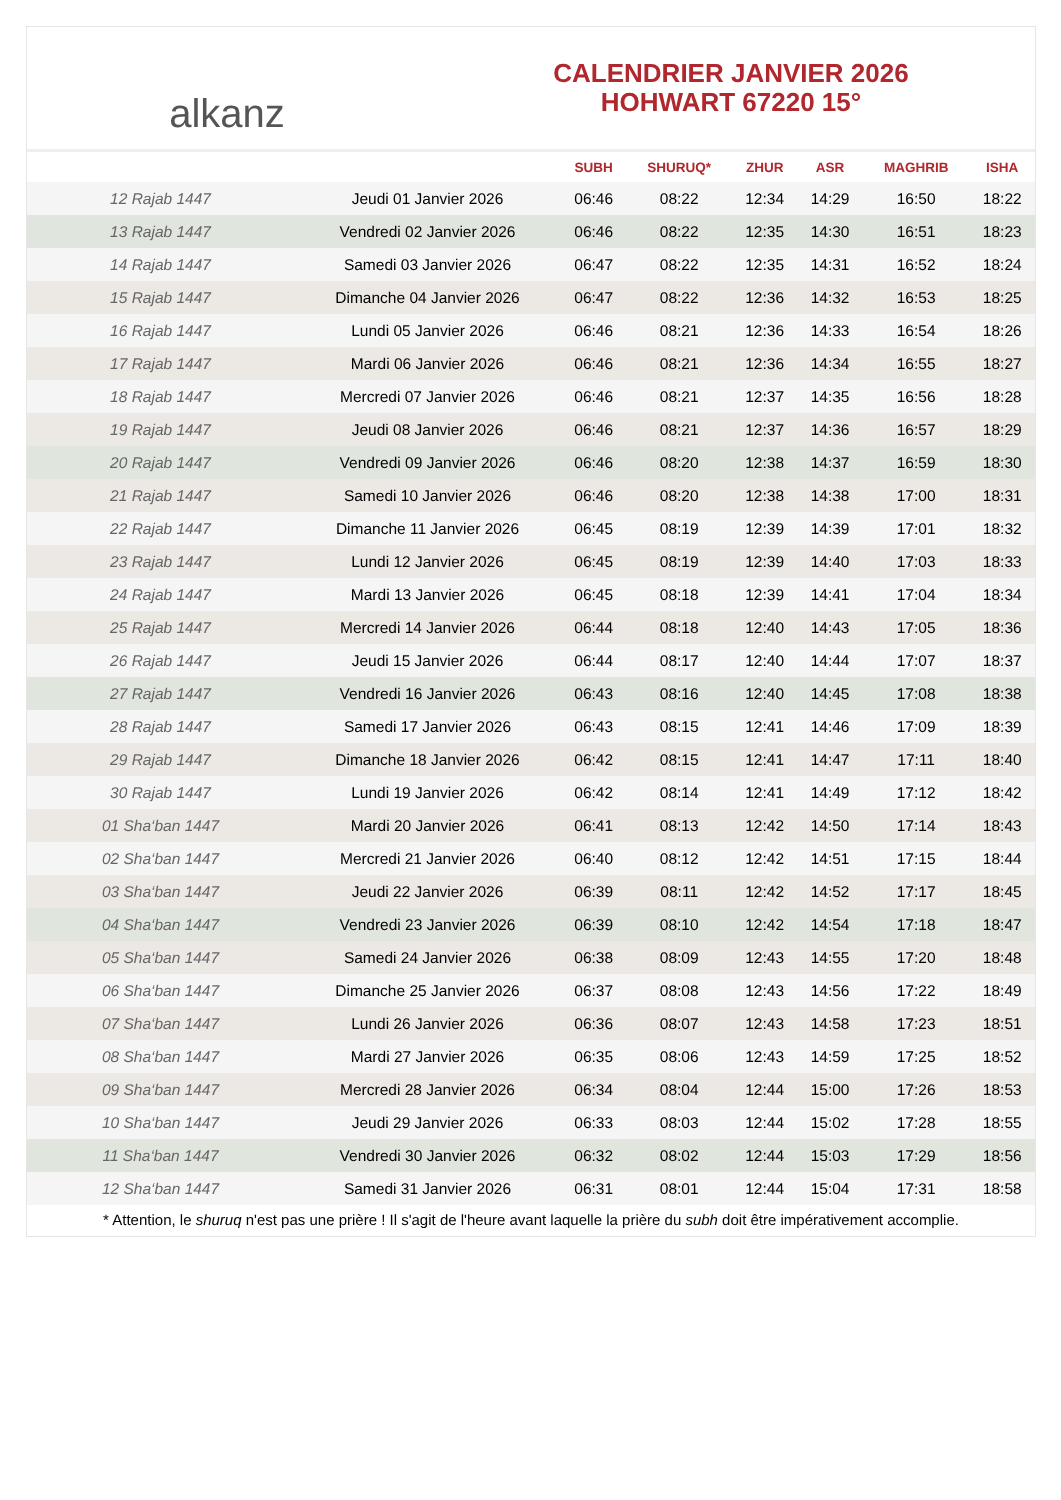alkanz
CALENDRIER JANVIER 2026
HOHWART 67220 15°
| | | SUBH | SHURUQ* | ZHUR | ASR | MAGHRIB | ISHA |
| --- | --- | --- | --- | --- | --- | --- | --- |
| 12 Rajab 1447 | Jeudi 01 Janvier 2026 | 06:46 | 08:22 | 12:34 | 14:29 | 16:50 | 18:22 |
| 13 Rajab 1447 | Vendredi 02 Janvier 2026 | 06:46 | 08:22 | 12:35 | 14:30 | 16:51 | 18:23 |
| 14 Rajab 1447 | Samedi 03 Janvier 2026 | 06:47 | 08:22 | 12:35 | 14:31 | 16:52 | 18:24 |
| 15 Rajab 1447 | Dimanche 04 Janvier 2026 | 06:47 | 08:22 | 12:36 | 14:32 | 16:53 | 18:25 |
| 16 Rajab 1447 | Lundi 05 Janvier 2026 | 06:46 | 08:21 | 12:36 | 14:33 | 16:54 | 18:26 |
| 17 Rajab 1447 | Mardi 06 Janvier 2026 | 06:46 | 08:21 | 12:36 | 14:34 | 16:55 | 18:27 |
| 18 Rajab 1447 | Mercredi 07 Janvier 2026 | 06:46 | 08:21 | 12:37 | 14:35 | 16:56 | 18:28 |
| 19 Rajab 1447 | Jeudi 08 Janvier 2026 | 06:46 | 08:21 | 12:37 | 14:36 | 16:57 | 18:29 |
| 20 Rajab 1447 | Vendredi 09 Janvier 2026 | 06:46 | 08:20 | 12:38 | 14:37 | 16:59 | 18:30 |
| 21 Rajab 1447 | Samedi 10 Janvier 2026 | 06:46 | 08:20 | 12:38 | 14:38 | 17:00 | 18:31 |
| 22 Rajab 1447 | Dimanche 11 Janvier 2026 | 06:45 | 08:19 | 12:39 | 14:39 | 17:01 | 18:32 |
| 23 Rajab 1447 | Lundi 12 Janvier 2026 | 06:45 | 08:19 | 12:39 | 14:40 | 17:03 | 18:33 |
| 24 Rajab 1447 | Mardi 13 Janvier 2026 | 06:45 | 08:18 | 12:39 | 14:41 | 17:04 | 18:34 |
| 25 Rajab 1447 | Mercredi 14 Janvier 2026 | 06:44 | 08:18 | 12:40 | 14:43 | 17:05 | 18:36 |
| 26 Rajab 1447 | Jeudi 15 Janvier 2026 | 06:44 | 08:17 | 12:40 | 14:44 | 17:07 | 18:37 |
| 27 Rajab 1447 | Vendredi 16 Janvier 2026 | 06:43 | 08:16 | 12:40 | 14:45 | 17:08 | 18:38 |
| 28 Rajab 1447 | Samedi 17 Janvier 2026 | 06:43 | 08:15 | 12:41 | 14:46 | 17:09 | 18:39 |
| 29 Rajab 1447 | Dimanche 18 Janvier 2026 | 06:42 | 08:15 | 12:41 | 14:47 | 17:11 | 18:40 |
| 30 Rajab 1447 | Lundi 19 Janvier 2026 | 06:42 | 08:14 | 12:41 | 14:49 | 17:12 | 18:42 |
| 01 Sha‘ban 1447 | Mardi 20 Janvier 2026 | 06:41 | 08:13 | 12:42 | 14:50 | 17:14 | 18:43 |
| 02 Sha‘ban 1447 | Mercredi 21 Janvier 2026 | 06:40 | 08:12 | 12:42 | 14:51 | 17:15 | 18:44 |
| 03 Sha‘ban 1447 | Jeudi 22 Janvier 2026 | 06:39 | 08:11 | 12:42 | 14:52 | 17:17 | 18:45 |
| 04 Sha‘ban 1447 | Vendredi 23 Janvier 2026 | 06:39 | 08:10 | 12:42 | 14:54 | 17:18 | 18:47 |
| 05 Sha‘ban 1447 | Samedi 24 Janvier 2026 | 06:38 | 08:09 | 12:43 | 14:55 | 17:20 | 18:48 |
| 06 Sha‘ban 1447 | Dimanche 25 Janvier 2026 | 06:37 | 08:08 | 12:43 | 14:56 | 17:22 | 18:49 |
| 07 Sha‘ban 1447 | Lundi 26 Janvier 2026 | 06:36 | 08:07 | 12:43 | 14:58 | 17:23 | 18:51 |
| 08 Sha‘ban 1447 | Mardi 27 Janvier 2026 | 06:35 | 08:06 | 12:43 | 14:59 | 17:25 | 18:52 |
| 09 Sha‘ban 1447 | Mercredi 28 Janvier 2026 | 06:34 | 08:04 | 12:44 | 15:00 | 17:26 | 18:53 |
| 10 Sha‘ban 1447 | Jeudi 29 Janvier 2026 | 06:33 | 08:03 | 12:44 | 15:02 | 17:28 | 18:55 |
| 11 Sha‘ban 1447 | Vendredi 30 Janvier 2026 | 06:32 | 08:02 | 12:44 | 15:03 | 17:29 | 18:56 |
| 12 Sha‘ban 1447 | Samedi 31 Janvier 2026 | 06:31 | 08:01 | 12:44 | 15:04 | 17:31 | 18:58 |
* Attention, le shuruq n'est pas une prière ! Il s'agit de l'heure avant laquelle la prière du subh doit être impérativement accomplie.